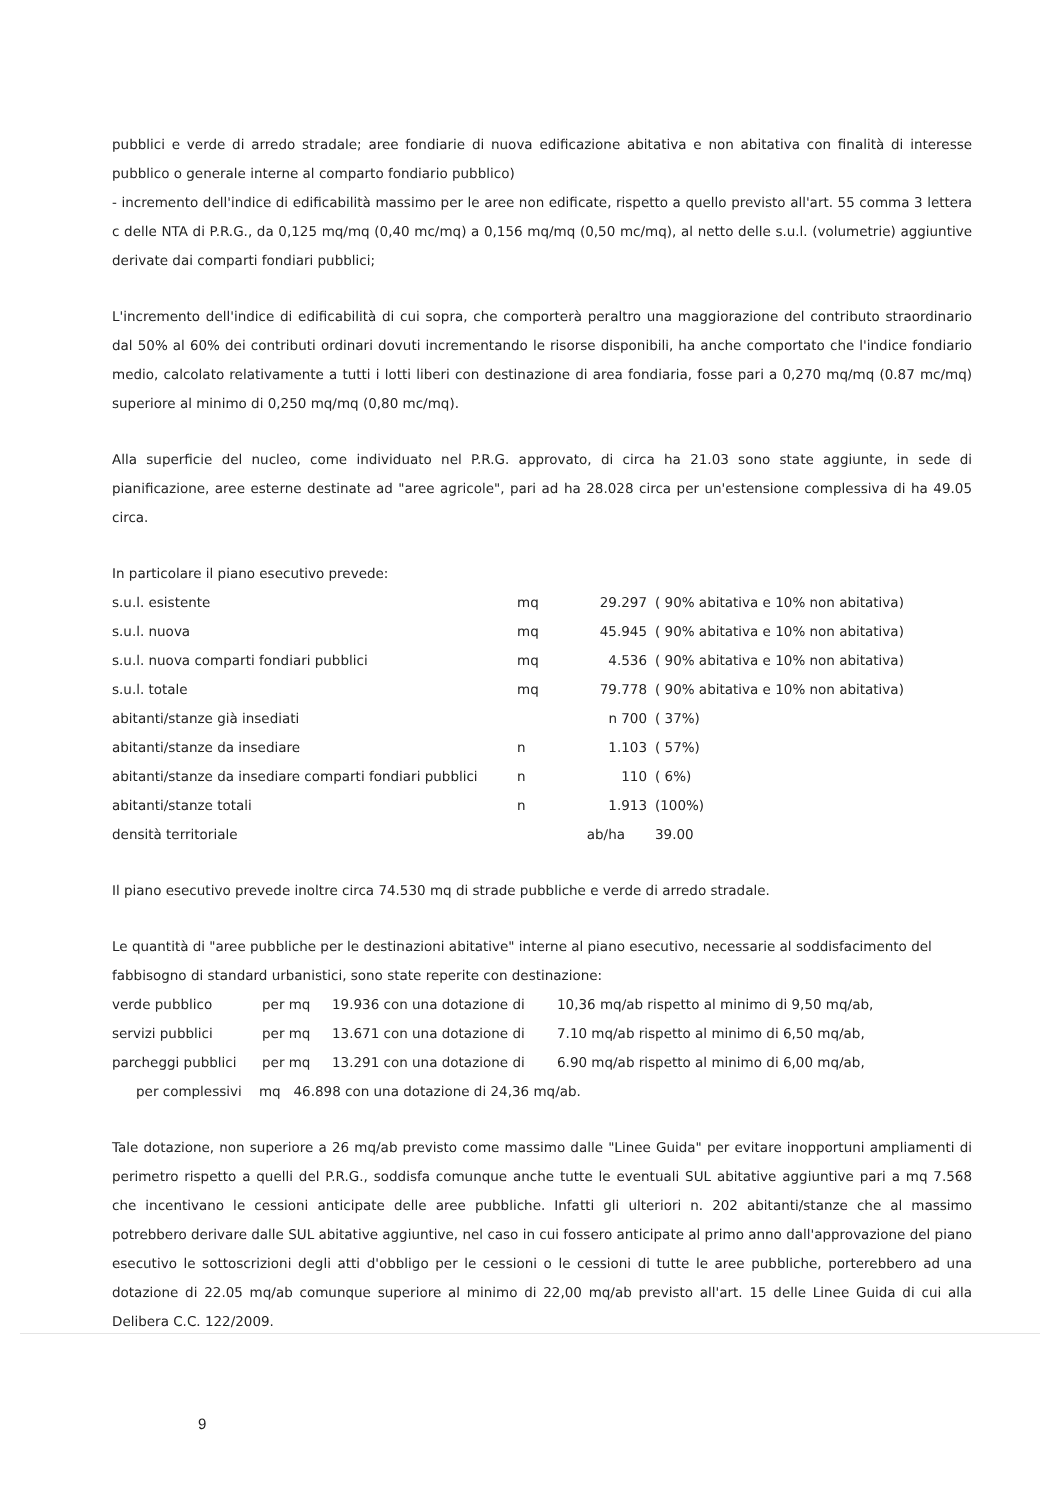pubblici e verde di arredo stradale; aree fondiarie di nuova edificazione abitativa e non abitativa con finalità di interesse pubblico o generale interne al comparto fondiario pubblico)
- incremento dell'indice di edificabilità massimo per le aree non edificate, rispetto a quello previsto all'art. 55 comma 3 lettera c delle NTA di P.R.G., da 0,125 mq/mq (0,40 mc/mq) a 0,156 mq/mq (0,50 mc/mq), al netto delle s.u.l. (volumetrie) aggiuntive derivate dai comparti fondiari pubblici;
L'incremento dell'indice di edificabilità di cui sopra, che comporterà peraltro una maggiorazione del contributo straordinario dal 50% al 60% dei contributi ordinari dovuti incrementando le risorse disponibili, ha anche comportato che l'indice fondiario medio, calcolato relativamente a tutti i lotti liberi con destinazione di area fondiaria, fosse pari a 0,270 mq/mq (0.87 mc/mq) superiore al minimo di 0,250 mq/mq (0,80 mc/mq).
Alla superficie del nucleo, come individuato nel P.R.G. approvato, di circa ha 21.03 sono state aggiunte, in sede di pianificazione, aree esterne destinate ad "aree agricole", pari ad ha 28.028 circa per un'estensione complessiva di ha 49.05 circa.
In particolare il piano esecutivo prevede:
| s.u.l. esistente | mq | 29.297 | ( 90% abitativa e 10% non abitativa) |
| s.u.l. nuova | mq | 45.945 | ( 90% abitativa e 10% non abitativa) |
| s.u.l. nuova comparti fondiari pubblici | mq | 4.536 | ( 90% abitativa e 10% non abitativa) |
| s.u.l. totale | mq | 79.778 | ( 90% abitativa e 10% non abitativa) |
| abitanti/stanze già insediati | | n 700 | ( 37%) |
| abitanti/stanze da insediare | n | 1.103 | ( 57%) |
| abitanti/stanze da insediare comparti fondiari pubblici | n | 110 | ( 6%) |
| abitanti/stanze totali | n | 1.913 | (100%) |
| densità territoriale | ab/ha | | 39.00 |
Il piano esecutivo prevede inoltre circa 74.530 mq di strade pubbliche e verde di arredo stradale.
Le quantità di "aree pubbliche per le destinazioni abitative" interne al piano esecutivo, necessarie al soddisfacimento del fabbisogno di standard urbanistici, sono state reperite con destinazione:
| verde pubblico | per mq | 19.936 con una dotazione di | 10,36 mq/ab rispetto al minimo di 9,50 mq/ab, |
| servizi pubblici | per mq | 13.671 con una dotazione di | 7.10 mq/ab rispetto al minimo di 6,50 mq/ab, |
| parcheggi pubblici | per mq | 13.291 con una dotazione di | 6.90 mq/ab rispetto al minimo di 6,00 mq/ab, |
| per complessivi mq 46.898 con una dotazione di 24,36 mq/ab. | | | |
Tale dotazione, non superiore a 26 mq/ab previsto come massimo dalle "Linee Guida" per evitare inopportuni ampliamenti di perimetro rispetto a quelli del P.R.G., soddisfa comunque anche tutte le eventuali SUL abitative aggiuntive pari a mq 7.568 che incentivano le cessioni anticipate delle aree pubbliche. Infatti gli ulteriori n. 202 abitanti/stanze che al massimo potrebbero derivare dalle SUL abitative aggiuntive, nel caso in cui fossero anticipate al primo anno dall'approvazione del piano esecutivo le sottoscrizioni degli atti d'obbligo per le cessioni o le cessioni di tutte le aree pubbliche, porterebbero ad una dotazione di 22.05 mq/ab comunque superiore al minimo di 22,00 mq/ab previsto all'art. 15 delle Linee Guida di cui alla Delibera C.C. 122/2009.
9